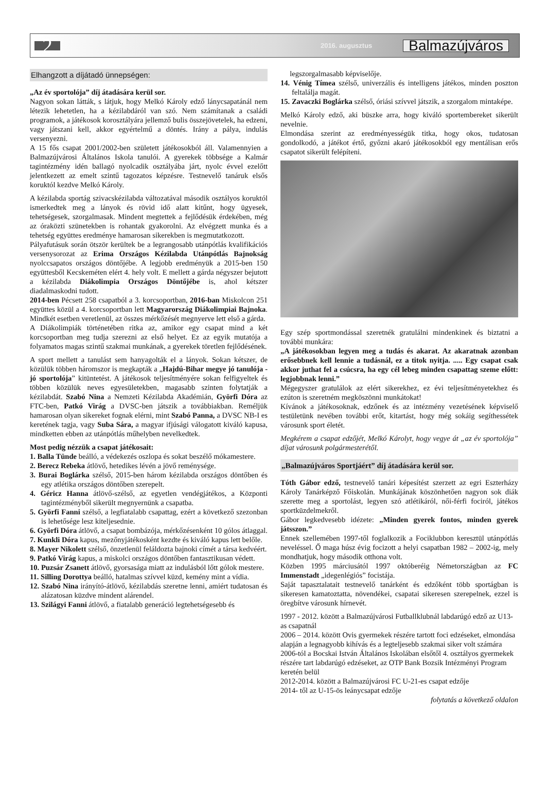2
2016. augusztus
Balmazújváros
Elhangzott a díjátadó ünnepségen:
„Az év sportolója” díj átadására kerül sor.
Nagyon sokan látták, s látjuk, hogy Melkó Károly edző lánycsapatánál nem létezik lehetetlen, ha a kézilabdáról van szó. Nem számítanak a családi programok, a játékosok korosztályára jellemző bulis összejövetelek, ha edzeni, vagy játszani kell, akkor egyértelmű a döntés. Irány a pálya, indulás versenyezni.
A 15 fős csapat 2001/2002-ben született játékosokból áll. Valamennyien a Balmazújvárosi Általános Iskola tanulói. A gyerekek többsége a Kalmár tagintézmény idén ballagó nyolcadik osztályába járt, nyolc évvel ezelőtt jelentkezett az emelt szintű tagozatos képzésre. Testnevelő tanáruk elsős koruktól kezdve Melkó Károly.
A kézilabda sportág szivacskézilabda változatával második osztályos koruktól ismerkedtek meg a lányok és rövid idő alatt kitűnt, hogy ügyesek, tehetségesek, szorgalmasak. Mindent megtettek a fejlődésük érdekében, még az óraközti szünetekben is rohantak gyakorolni. Az elvégzett munka és a tehetség együttes eredménye hamarosan sikerekben is megmutatkozott.
Pályafutásuk során ötször kerültek be a legrangosabb utánpótlás kvalifikációs versenysorozat az Erima Országos Kézilabda Utánpótlás Bajnokság nyolccsapatos országos döntőjébe. A legjobb eredményük a 2015-ben 150 együttesből Kecskeméten elért 4. hely volt. E mellett a gárda négyszer bejutott a kézilabda Diákolimpia Országos Döntőjébe is, ahol kétszer diadalmaskodni tudott.
2014-ben Pécsett 258 csapatból a 3. korcsoportban, 2016-ban Miskolcon 251 együttes közül a 4. korcsoportban lett Magyarország Diákolimpiai Bajnoka. Mindkét esetben veretlenül, az összes mérkőzését megnyerve lett első a gárda.
A Diákolimpiák történetében ritka az, amikor egy csapat mind a két korcsoportban meg tudja szerezni az első helyet. Ez az egyik mutatója a folyamatos magas szintű szakmai munkának, a gyerekek töretlen fejlődésének.
A sport mellett a tanulást sem hanyagolták el a lányok. Sokan kétszer, de közülük többen háromszor is megkapták a „Hajdú-Bihar megye jó tanulója - jó sportolója” kitüntetést. A játékosok teljesítményére sokan felfigyeltek és többen közülük neves egyesületekben, magasabb szinten folytatják a kézilabdát. Szabó Nina a Nemzeti Kézilabda Akadémián, Györfi Dóra az FTC-ben, Patkó Virág a DVSC-ben játszik a továbbiakban. Reméljük hamarosan olyan sikereket fognak elérni, mint Szabó Panna, a DVSC NB-I es keretének tagja, vagy Suba Sára, a magyar ifjúsági válogatott kiváló kapusa, mindketten ebben az utánpótlás műhelyben nevelkedtek.
Most pedig nézzük a csapat játékosait:
1. Balla Tünde beálló, a védekezés oszlopa és sokat beszélő mókamestere.
2. Berecz Rebeka átlövő, hetedikes lévén a jövő reménysége.
3. Burai Boglárka szélső, 2015-ben három kézilabda országos döntőben és egy atlétika országos döntőben szerepelt.
4. Géricz Hanna átlövő-szélső, az egyetlen vendégjátékos, a Központi tagintézményből sikerült megnyernünk a csapatba.
5. Györfi Fanni szélső, a legfiatalabb csapattag, ezért a következő szezonban is lehetősége lesz kiteljesednie.
6. Györfi Dóra átlövő, a csapat bombázója, mérkőzésenként 10 gólos átlaggal.
7. Kunkli Dóra kapus, mezőnyjátékosként kezdte és kiváló kapus lett belőle.
8. Mayer Nikolett szélső, önzetlenül feláldozta bajnoki címét a társa kedvéért.
9. Patkó Virág kapus, a miskolci országos döntőben fantasztikusan védett.
10. Puzsár Zsanett átlövő, gyorsasága miatt az indulásból lőtt gólok mestere.
11. Silling Dorottya beálló, hatalmas szívvel küzd, kemény mint a vídia.
12. Szabó Nina irányító-átlövő, kézilabdás szeretne lenni, amiért tudatosan és alázatosan küzdve mindent alárendel.
13. Szilágyi Fanni átlövő, a fiatalabb generáció legtehetségesebb és
legszorgalmasabb képviselője.
14. Vénig Tímea szélső, univerzális és intelligens játékos, minden poszton feltalálja magát.
15. Zavaczki Boglárka szélső, óriási szívvel játszik, a szorgalom mintaképe.
Melkó Károly edző, aki büszke arra, hogy kiváló sportembereket sikerült nevelnie.
Elmondása szerint az eredményességük titka, hogy okos, tudatosan gondolkodó, a játékot értő, győzni akaró játékosokból egy mentálisan erős csapatot sikerült felépíteni.
Egy szép sportmondással szeretnék gratulálni mindenkinek és biztatni a további munkára:
„A játékosokban legyen meg a tudás és akarat. Az akaratnak azonban erősebbnek kell lennie a tudásnál, ez a titok nyitja. ..... Egy csapat csak akkor juthat fel a csúcsra, ha egy cél lebeg minden csapattag szeme előtt: legjobbnak lenni.”
Mégegyszer gratulálok az elért sikerekhez, ez évi teljesítményetekhez és ezúton is szeretném megköszönni munkátokat!
Kívánok a játékosoknak, edzőnek és az intézmény vezetésének képviselő testületünk nevében további erőt, kitartást, hogy még sokáig segíthessétek városunk sport életét.
Megkérem a csapat edzőjét, Melkó Károlyt, hogy vegye át „az év sportolója” díjat városunk polgármesterétől.
„Balmazújváros Sportjáért” díj átadására kerül sor.
Tóth Gábor edző, testnevelő tanári képesítést szerzett az egri Eszterházy Károly Tanárképző Főiskolán. Munkájának köszönhetően nagyon sok diák szerette meg a sportolást, legyen szó atlétikáról, női-férfi fociról, játékos sportküzdelmekről.
Gábor legkedvesebb idézete: „Minden gyerek fontos, minden gyerek játsszon.”
Ennek szellemében 1997-től foglalkozik a Fociklubbon keresztül utánpótlás neveléssel. Ő maga húsz évig focizott a helyi csapatban 1982 – 2002-ig, mely mondhatjuk, hogy második otthona volt.
Közben 1995 márciusától 1997 októberéig Németországban az FC Immenstadt „idegenlégiós” focistája.
Saját tapasztalatait testnevelő tanárként és edzőként több sportágban is sikeresen kamatoztatta, növendékei, csapatai sikeresen szerepelnek, ezzel is öregbítve városunk hírnevét.
1997 - 2012. között a Balmazújvárosi Futballklubnál labdarúgó edző az U13-as csapatnál
2006 – 2014. között Ovis gyermekek részére tartott foci edzéseket, elmondása alapján a legnagyobb kihívás és a legteljesebb szakmai siker volt számára
2006-tól a Bocskai István Általános Iskolában elsőtől 4. osztályos gyermekek részére tart labdarúgó edzéseket, az OTP Bank Bozsik Intézményi Program keretén belül
2012-2014. között a Balmazújvárosi FC U-21-es csapat edzője
2014- től az U-15-ös leánycsapat edzője
folytatás a következő oldalon